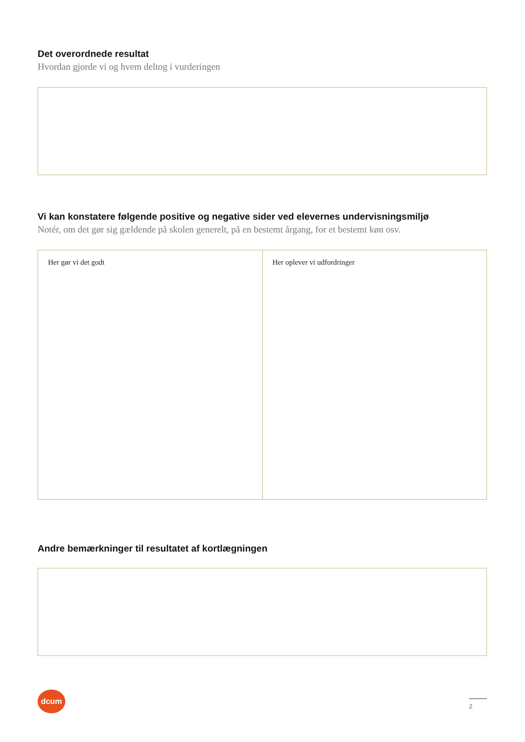Det overordnede resultat
Hvordan gjorde vi og hvem deltog i vurderingen
Vi kan konstatere følgende positive og negative sider ved elevernes undervisningsmiljø
Notér, om det gør sig gældende på skolen generelt, på en bestemt årgang, for et bestemt køn osv.
Her gør vi det godt Her oplever vi udfordringer
Andre bemærkninger til resultatet af kortlægningen
dcum
2